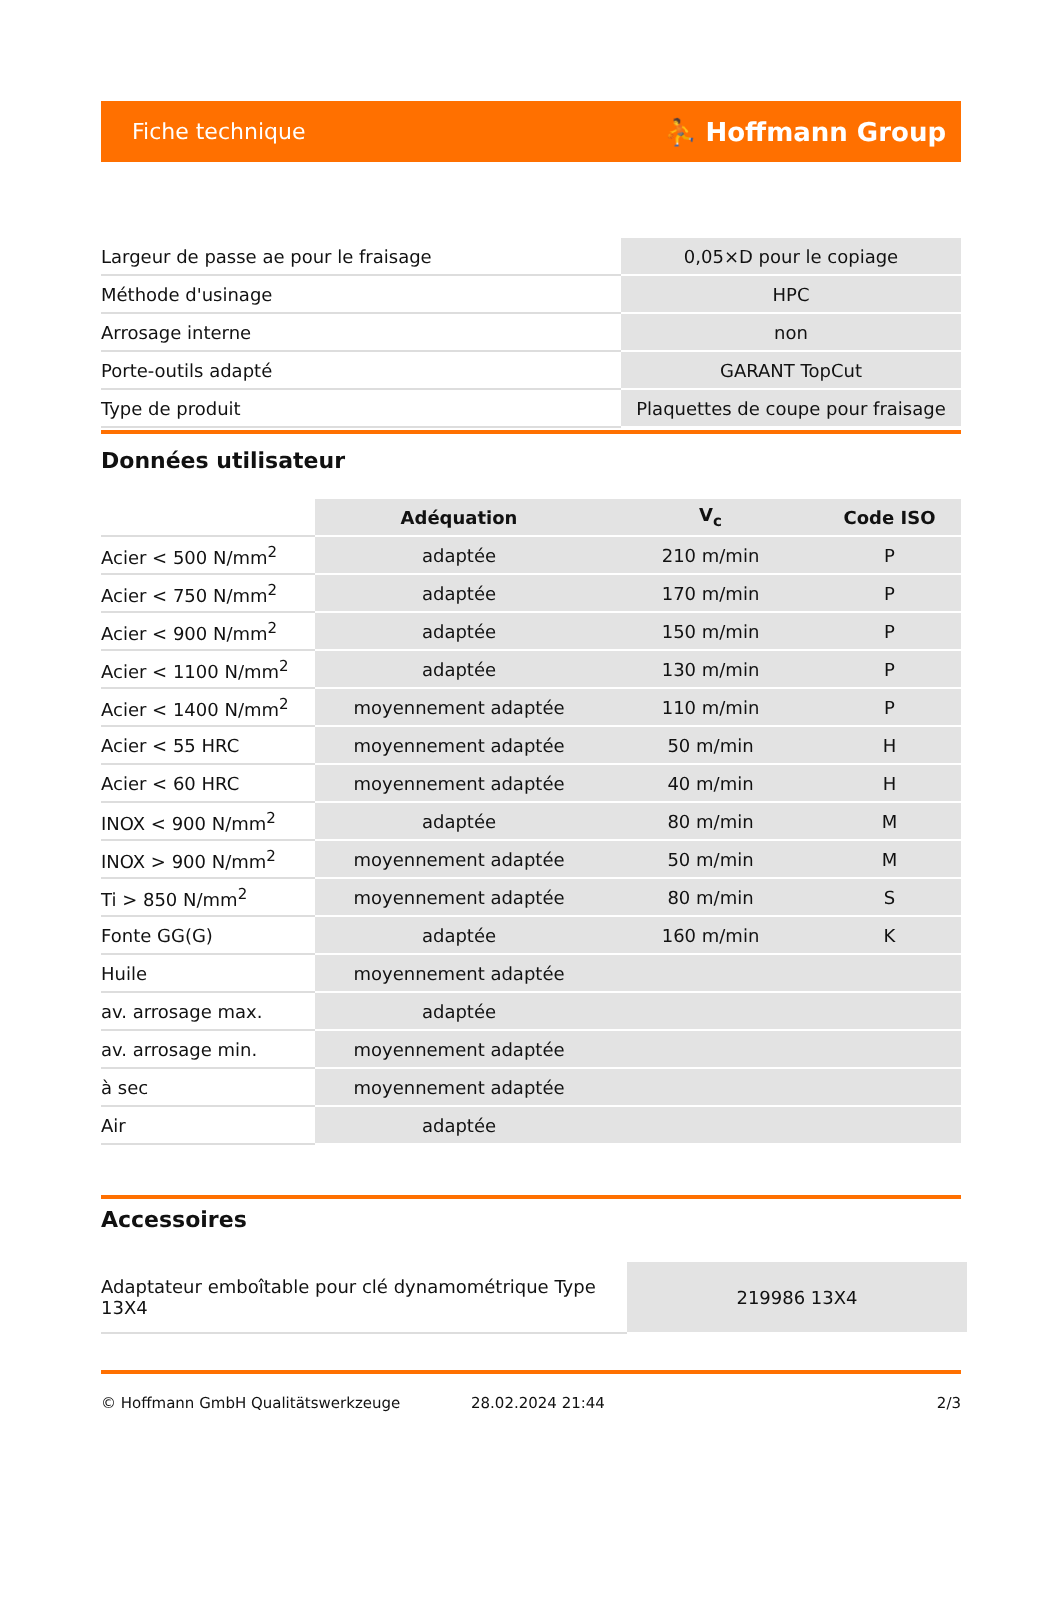Fiche technique ⛹ Hoffmann Group
| Largeur de passe ae pour le fraisage | 0,05×D pour le copiage |
| Méthode d'usinage | HPC |
| Arrosage interne | non |
| Porte-outils adapté | GARANT TopCut |
| Type de produit | Plaquettes de coupe pour fraisage |
Données utilisateur
| | Adéquation | V<sub>c</sub> | Code ISO |
| --- | --- | --- | --- |
| Acier < 500 N/mm<sup>2</sup> | adaptée | 210 m/min | P |
| Acier < 750 N/mm<sup>2</sup> | adaptée | 170 m/min | P |
| Acier < 900 N/mm<sup>2</sup> | adaptée | 150 m/min | P |
| Acier < 1100 N/mm<sup>2</sup> | adaptée | 130 m/min | P |
| Acier < 1400 N/mm<sup>2</sup> | moyennement adaptée | 110 m/min | P |
| Acier < 55 HRC | moyennement adaptée | 50 m/min | H |
| Acier < 60 HRC | moyennement adaptée | 40 m/min | H |
| INOX < 900 N/mm<sup>2</sup> | adaptée | 80 m/min | M |
| INOX > 900 N/mm<sup>2</sup> | moyennement adaptée | 50 m/min | M |
| Ti > 850 N/mm<sup>2</sup> | moyennement adaptée | 80 m/min | S |
| Fonte GG(G) | adaptée | 160 m/min | K |
| Huile | moyennement adaptée | | |
| av. arrosage max. | adaptée | | |
| av. arrosage min. | moyennement adaptée | | |
| à sec | moyennement adaptée | | |
| Air | adaptée | | |
Accessoires
| Adaptateur emboîtable pour clé dynamométrique Type 13X4 | 219986 13X4 |
© Hoffmann GmbH Qualitätswerkzeuge 28.02.2024 21:44 2/3